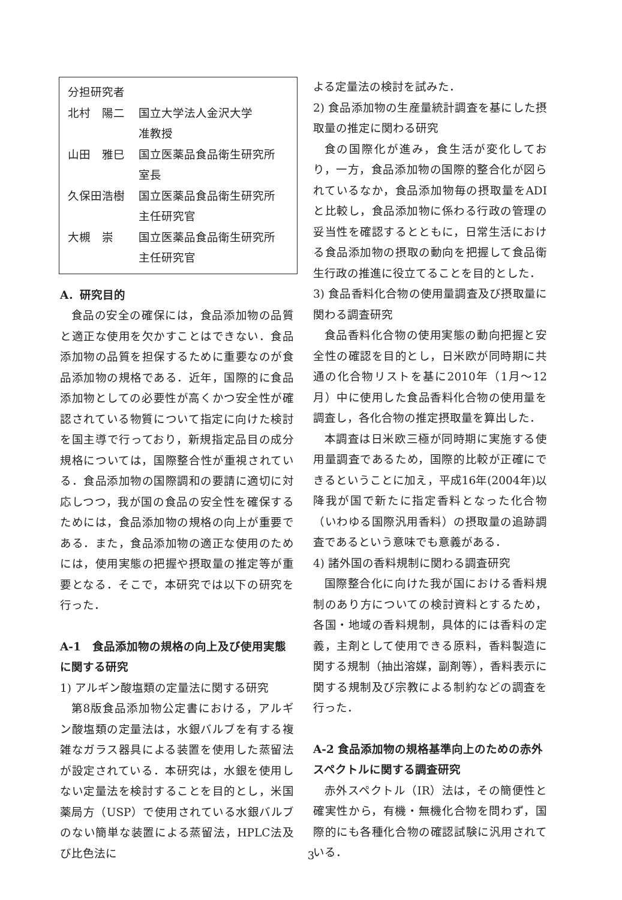| 分担研究者 | |
| 北村 陽二 | 国立大学法人金沢大学 |
| | 准教授 |
| 山田 雅巳 | 国立医薬品食品衛生研究所 |
| | 室長 |
| 久保田浩樹 | 国立医薬品食品衛生研究所 |
| | 主任研究官 |
| 大槻 崇 | 国立医薬品食品衛生研究所 |
| | 主任研究官 |
A．研究目的
食品の安全の確保には，食品添加物の品質と適正な使用を欠かすことはできない．食品添加物の品質を担保するために重要なのが食品添加物の規格である．近年，国際的に食品添加物としての必要性が高くかつ安全性が確認されている物質について指定に向けた検討を国主導で行っており，新規指定品目の成分規格については，国際整合性が重視されている．食品添加物の国際調和の要請に適切に対応しつつ，我が国の食品の安全性を確保するためには，食品添加物の規格の向上が重要である．また，食品添加物の適正な使用のためには，使用実態の把握や摂取量の推定等が重要となる．そこで，本研究では以下の研究を行った．
A-1　食品添加物の規格の向上及び使用実態に関する研究
1) アルギン酸塩類の定量法に関する研究
第8版食品添加物公定書における，アルギン酸塩類の定量法は，水銀バルブを有する複雑なガラス器具による装置を使用した蒸留法が設定されている．本研究は，水銀を使用しない定量法を検討することを目的とし，米国薬局方（USP）で使用されている水銀バルブのない簡単な装置による蒸留法，HPLC法及び比色法に
よる定量法の検討を試みた．
2) 食品添加物の生産量統計調査を基にした摂取量の推定に関わる研究
食の国際化が進み，食生活が変化しており，一方，食品添加物の国際的整合化が図られているなか，食品添加物毎の摂取量をADIと比較し，食品添加物に係わる行政の管理の妥当性を確認するとともに，日常生活における食品添加物の摂取の動向を把握して食品衛生行政の推進に役立てることを目的とした．
3) 食品香料化合物の使用量調査及び摂取量に関わる調査研究
食品香料化合物の使用実態の動向把握と安全性の確認を目的とし，日米欧が同時期に共通の化合物リストを基に2010年（1月～12月）中に使用した食品香料化合物の使用量を調査し，各化合物の推定摂取量を算出した．
本調査は日米欧三極が同時期に実施する使用量調査であるため，国際的比較が正確にできるということに加え，平成16年(2004年)以降我が国で新たに指定香料となった化合物（いわゆる国際汎用香料）の摂取量の追跡調査であるという意味でも意義がある．
4) 諸外国の香料規制に関わる調査研究
国際整合化に向けた我が国における香料規制のあり方についての検討資料とするため，各国・地域の香料規制，具体的には香料の定義，主剤として使用できる原料，香料製造に関する規制（抽出溶媒，副剤等），香料表示に関する規制及び宗教による制約などの調査を行った．
A-2 食品添加物の規格基準向上のための赤外スペクトルに関する調査研究
赤外スペクトル（IR）法は，その簡便性と確実性から，有機・無機化合物を問わず，国際的にも各種化合物の確認試験に汎用されている．
3